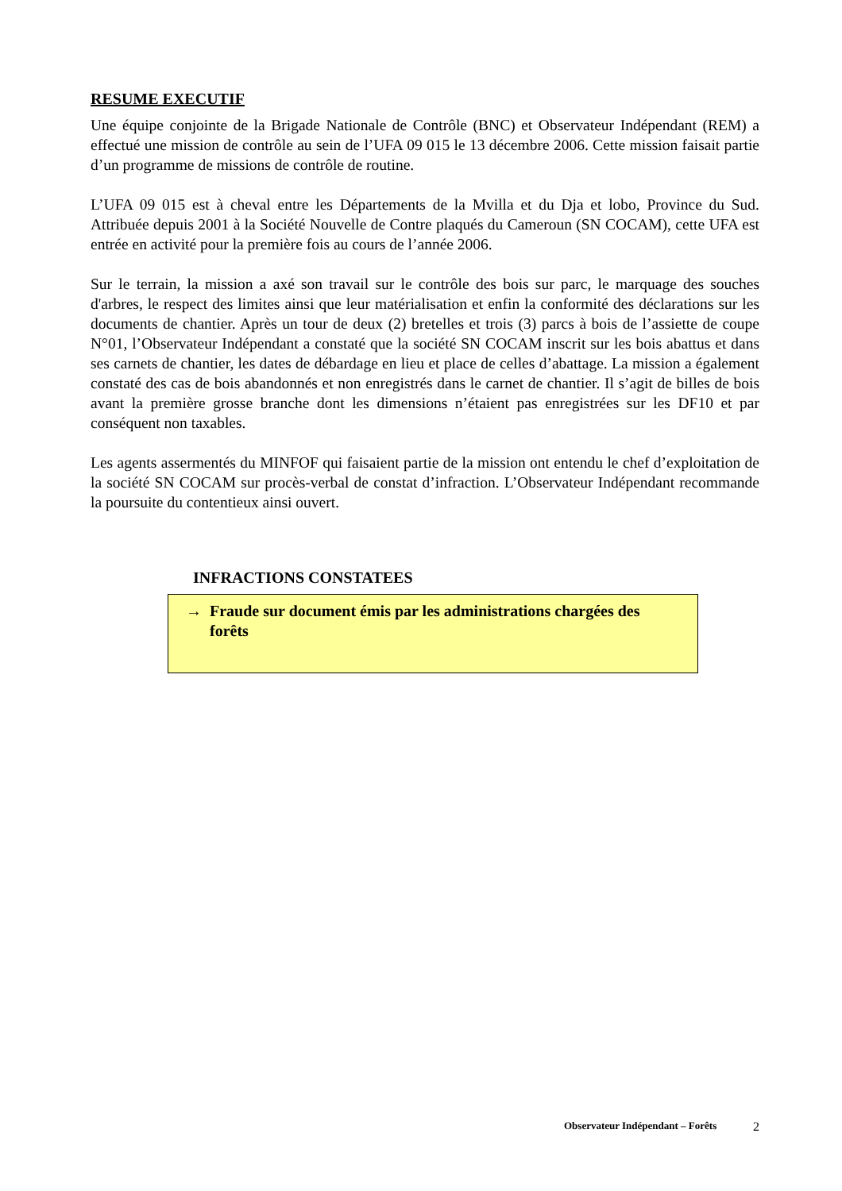RESUME EXECUTIF
Une équipe conjointe de la Brigade Nationale de Contrôle (BNC) et Observateur Indépendant (REM) a effectué une mission de contrôle au sein de l’UFA 09 015 le 13 décembre 2006. Cette mission faisait partie d’un programme de missions de contrôle de routine.
L’UFA 09 015 est à cheval entre les Départements de la Mvilla et du Dja et lobo, Province du Sud. Attribuée depuis 2001 à la Société Nouvelle de Contre plaqués du Cameroun (SN COCAM), cette UFA est entrée en activité pour la première fois au cours de l’année 2006.
Sur le terrain, la mission a axé son travail sur le contrôle des bois sur parc, le marquage des souches d'arbres, le respect des limites ainsi que leur matérialisation et enfin la conformité des déclarations sur les documents de chantier. Après un tour de deux (2) bretelles et trois (3) parcs à bois de l’assiette de coupe N°01, l’Observateur Indépendant a constaté que la société SN COCAM inscrit sur les bois abattus et dans ses carnets de chantier, les dates de débardage en lieu et place de celles d’abattage. La mission a également constaté des cas de bois abandonnés et non enregistrés dans le carnet de chantier. Il s’agit de billes de bois avant la première grosse branche dont les dimensions n’étaient pas enregistrées sur les DF10 et par conséquent non taxables.
Les agents assermentés du MINFOF qui faisaient partie de la mission ont entendu le chef d’exploitation de la société SN COCAM sur procès-verbal de constat d’infraction. L’Observateur Indépendant recommande la poursuite du contentieux ainsi ouvert.
INFRACTIONS CONSTATEES
→ Fraude sur document émis par les administrations chargées des forêts
Observateur Indépendant – Forêts 2